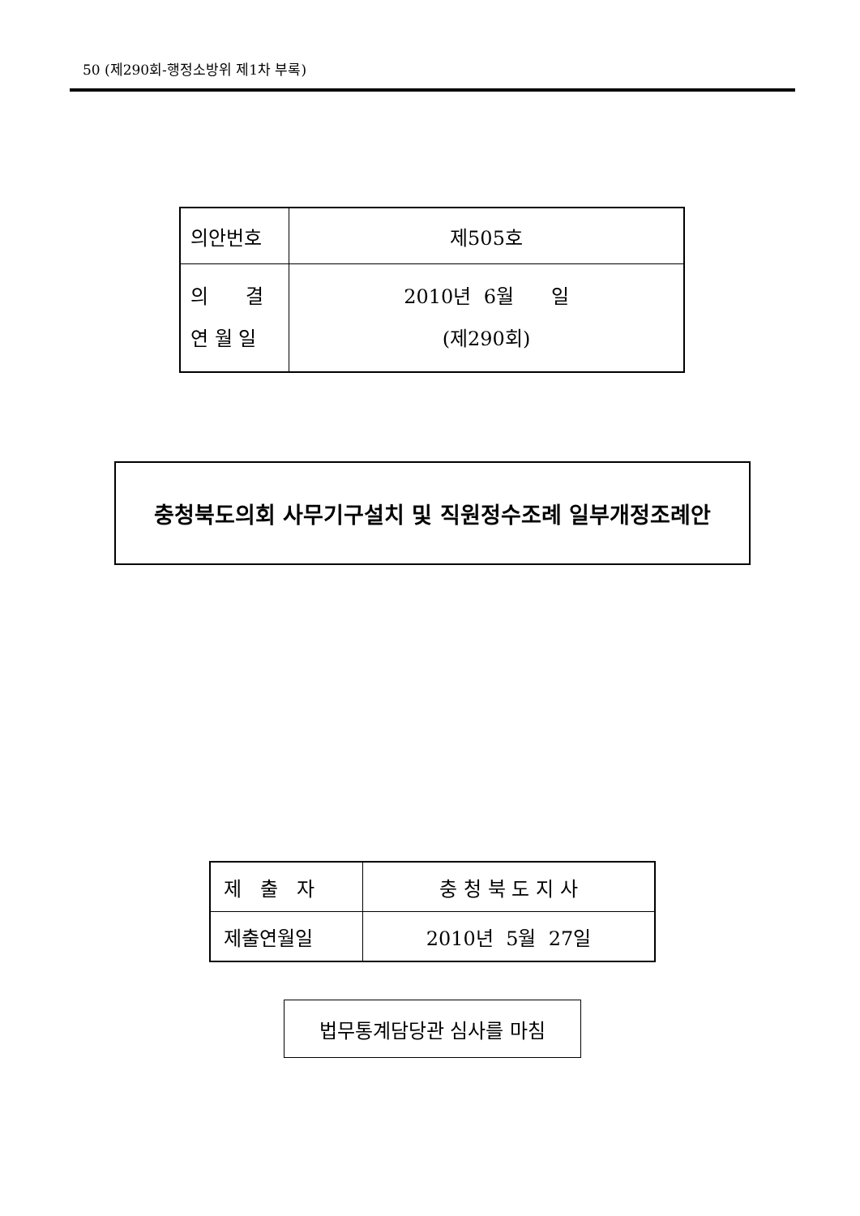50 (제290회-행정소방위 제1차 부록)
| 의안번호 | 제505호 |
| 의 결 연 월 일 | 2010년 6월 일 (제290회) |
충청북도의회 사무기구설치 및 직원정수조례 일부개정조례안
| 제 출 자 | 충 청 북 도 지 사 |
| 제출연월일 | 2010년 5월 27일 |
법무통계담당관 심사를 마침